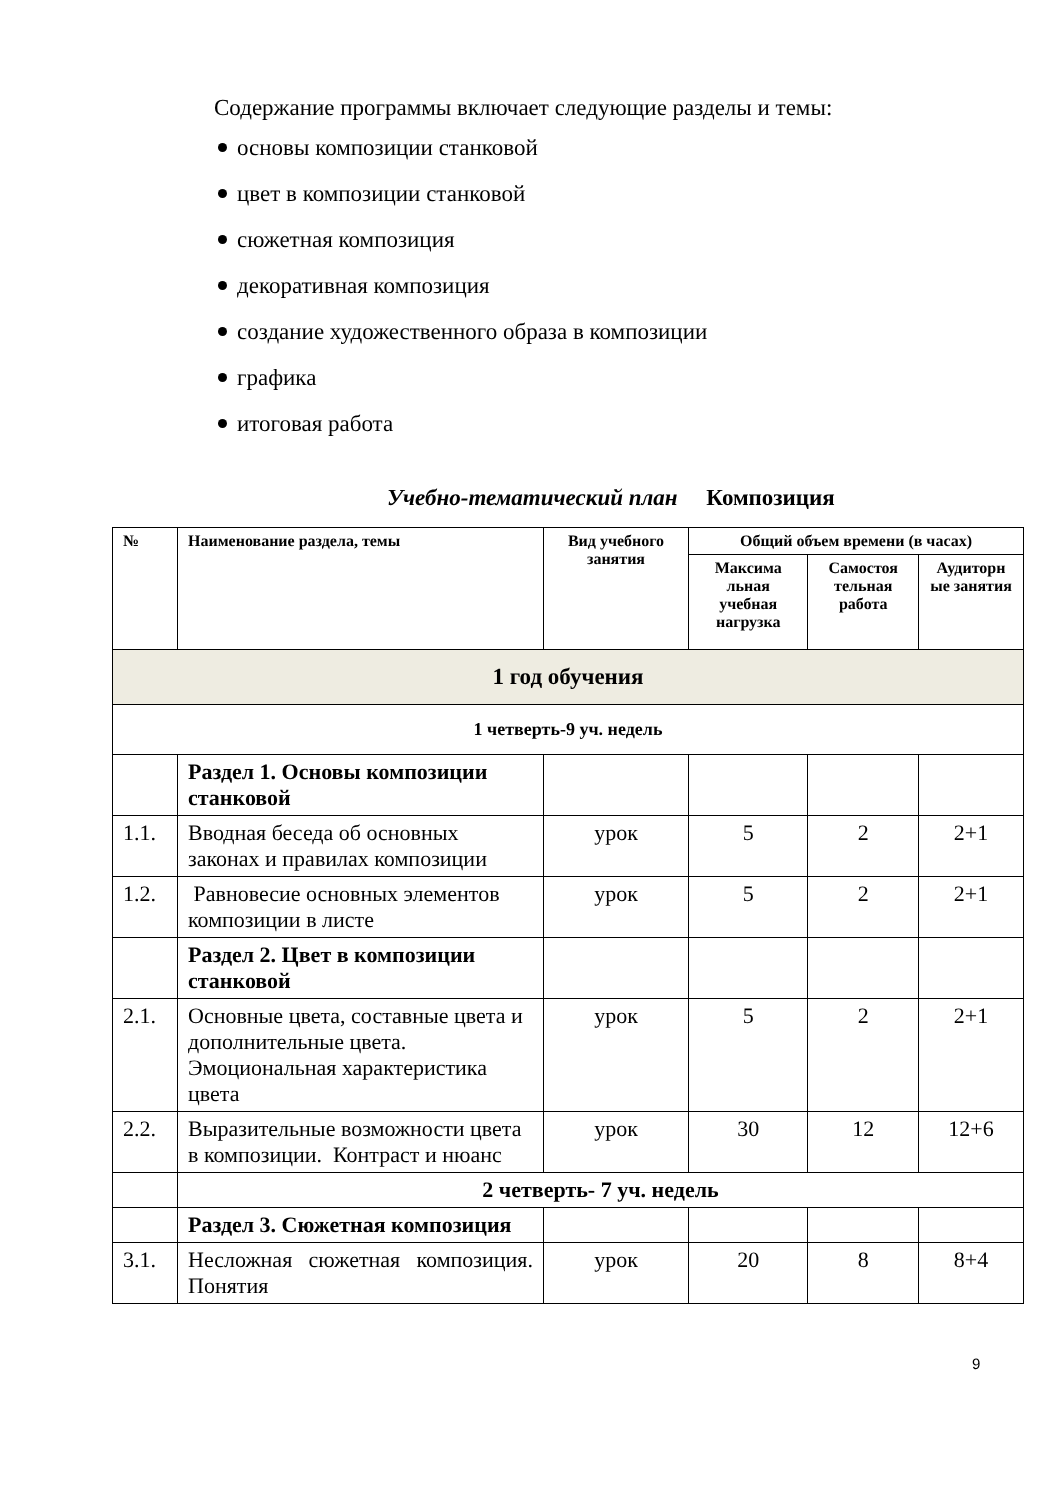Содержание программы включает следующие разделы и темы:
основы композиции станковой
цвет в композиции станковой
сюжетная композиция
декоративная композиция
создание художественного образа в композиции
графика
итоговая работа
Учебно-тематический план Композиция
| № | Наименование раздела, темы | Вид учебного занятия | Общий объем времени (в часах) | | |
| --- | --- | --- | --- | --- | --- |
| | | | Максима льная учебная нагрузка | Самостоя тельная работа | Аудиторн ые занятия |
| 1 год обучения | | | | | |
| 1 четверть-9 уч. недель | | | | | |
| | Раздел 1. Основы композиции станковой | | | | |
| 1.1. | Вводная беседа об основных законах и правилах композиции | урок | 5 | 2 | 2+1 |
| 1.2. | Равновесие основных элементов композиции в листе | урок | 5 | 2 | 2+1 |
| | Раздел 2. Цвет в композиции станковой | | | | |
| 2.1. | Основные цвета, составные цвета и дополнительные цвета. Эмоциональная характеристика цвета | урок | 5 | 2 | 2+1 |
| 2.2. | Выразительные возможности цвета в композиции. Контраст и нюанс | урок | 30 | 12 | 12+6 |
| | 2 четверть- 7 уч. недель | | | | |
| | Раздел 3. Сюжетная композиция | | | | |
| 3.1. | Несложная сюжетная композиция. Понятия | урок | 20 | 8 | 8+4 |
9